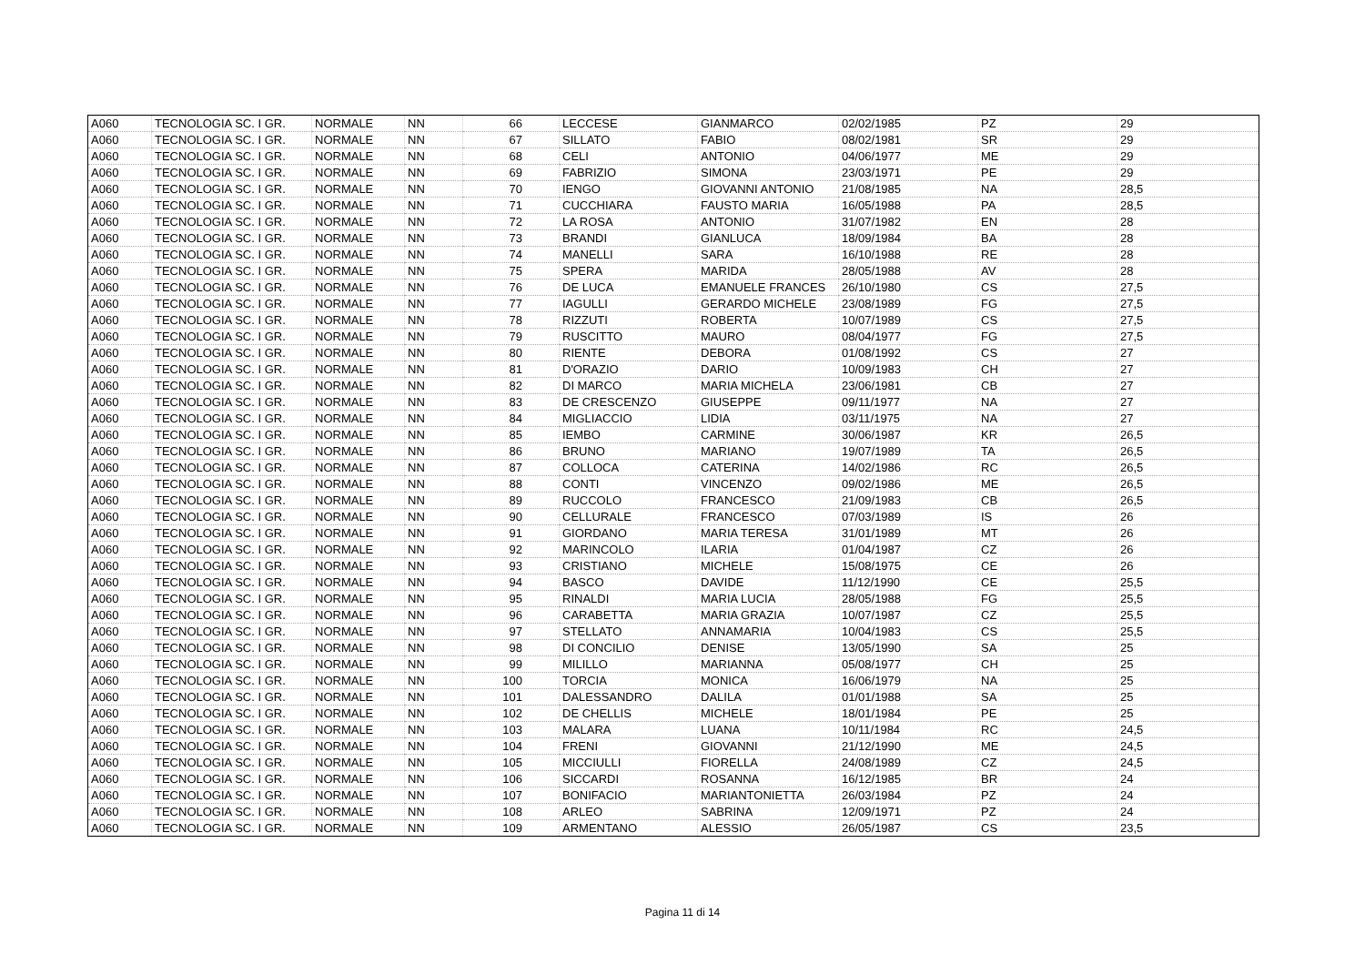| A060 | TECNOLOGIA SC. I GR. | NORMALE | NN | 66 | LECCESE | GIANMARCO | 02/02/1985 | PZ | 29 |
| A060 | TECNOLOGIA SC. I GR. | NORMALE | NN | 67 | SILLATO | FABIO | 08/02/1981 | SR | 29 |
| A060 | TECNOLOGIA SC. I GR. | NORMALE | NN | 68 | CELI | ANTONIO | 04/06/1977 | ME | 29 |
| A060 | TECNOLOGIA SC. I GR. | NORMALE | NN | 69 | FABRIZIO | SIMONA | 23/03/1971 | PE | 29 |
| A060 | TECNOLOGIA SC. I GR. | NORMALE | NN | 70 | IENGO | GIOVANNI ANTONIO | 21/08/1985 | NA | 28,5 |
| A060 | TECNOLOGIA SC. I GR. | NORMALE | NN | 71 | CUCCHIARA | FAUSTO MARIA | 16/05/1988 | PA | 28,5 |
| A060 | TECNOLOGIA SC. I GR. | NORMALE | NN | 72 | LA ROSA | ANTONIO | 31/07/1982 | EN | 28 |
| A060 | TECNOLOGIA SC. I GR. | NORMALE | NN | 73 | BRANDI | GIANLUCA | 18/09/1984 | BA | 28 |
| A060 | TECNOLOGIA SC. I GR. | NORMALE | NN | 74 | MANELLI | SARA | 16/10/1988 | RE | 28 |
| A060 | TECNOLOGIA SC. I GR. | NORMALE | NN | 75 | SPERA | MARIDA | 28/05/1988 | AV | 28 |
| A060 | TECNOLOGIA SC. I GR. | NORMALE | NN | 76 | DE LUCA | EMANUELE FRANCES | 26/10/1980 | CS | 27,5 |
| A060 | TECNOLOGIA SC. I GR. | NORMALE | NN | 77 | IAGULLI | GERARDO MICHELE | 23/08/1989 | FG | 27,5 |
| A060 | TECNOLOGIA SC. I GR. | NORMALE | NN | 78 | RIZZUTI | ROBERTA | 10/07/1989 | CS | 27,5 |
| A060 | TECNOLOGIA SC. I GR. | NORMALE | NN | 79 | RUSCITTO | MAURO | 08/04/1977 | FG | 27,5 |
| A060 | TECNOLOGIA SC. I GR. | NORMALE | NN | 80 | RIENTE | DEBORA | 01/08/1992 | CS | 27 |
| A060 | TECNOLOGIA SC. I GR. | NORMALE | NN | 81 | D'ORAZIO | DARIO | 10/09/1983 | CH | 27 |
| A060 | TECNOLOGIA SC. I GR. | NORMALE | NN | 82 | DI MARCO | MARIA MICHELA | 23/06/1981 | CB | 27 |
| A060 | TECNOLOGIA SC. I GR. | NORMALE | NN | 83 | DE CRESCENZO | GIUSEPPE | 09/11/1977 | NA | 27 |
| A060 | TECNOLOGIA SC. I GR. | NORMALE | NN | 84 | MIGLIACCIO | LIDIA | 03/11/1975 | NA | 27 |
| A060 | TECNOLOGIA SC. I GR. | NORMALE | NN | 85 | IEMBO | CARMINE | 30/06/1987 | KR | 26,5 |
| A060 | TECNOLOGIA SC. I GR. | NORMALE | NN | 86 | BRUNO | MARIANO | 19/07/1989 | TA | 26,5 |
| A060 | TECNOLOGIA SC. I GR. | NORMALE | NN | 87 | COLLOCA | CATERINA | 14/02/1986 | RC | 26,5 |
| A060 | TECNOLOGIA SC. I GR. | NORMALE | NN | 88 | CONTI | VINCENZO | 09/02/1986 | ME | 26,5 |
| A060 | TECNOLOGIA SC. I GR. | NORMALE | NN | 89 | RUCCOLO | FRANCESCO | 21/09/1983 | CB | 26,5 |
| A060 | TECNOLOGIA SC. I GR. | NORMALE | NN | 90 | CELLURALE | FRANCESCO | 07/03/1989 | IS | 26 |
| A060 | TECNOLOGIA SC. I GR. | NORMALE | NN | 91 | GIORDANO | MARIA TERESA | 31/01/1989 | MT | 26 |
| A060 | TECNOLOGIA SC. I GR. | NORMALE | NN | 92 | MARINCOLO | ILARIA | 01/04/1987 | CZ | 26 |
| A060 | TECNOLOGIA SC. I GR. | NORMALE | NN | 93 | CRISTIANO | MICHELE | 15/08/1975 | CE | 26 |
| A060 | TECNOLOGIA SC. I GR. | NORMALE | NN | 94 | BASCO | DAVIDE | 11/12/1990 | CE | 25,5 |
| A060 | TECNOLOGIA SC. I GR. | NORMALE | NN | 95 | RINALDI | MARIA LUCIA | 28/05/1988 | FG | 25,5 |
| A060 | TECNOLOGIA SC. I GR. | NORMALE | NN | 96 | CARABETTA | MARIA GRAZIA | 10/07/1987 | CZ | 25,5 |
| A060 | TECNOLOGIA SC. I GR. | NORMALE | NN | 97 | STELLATO | ANNAMARIA | 10/04/1983 | CS | 25,5 |
| A060 | TECNOLOGIA SC. I GR. | NORMALE | NN | 98 | DI CONCILIO | DENISE | 13/05/1990 | SA | 25 |
| A060 | TECNOLOGIA SC. I GR. | NORMALE | NN | 99 | MILILLO | MARIANNA | 05/08/1977 | CH | 25 |
| A060 | TECNOLOGIA SC. I GR. | NORMALE | NN | 100 | TORCIA | MONICA | 16/06/1979 | NA | 25 |
| A060 | TECNOLOGIA SC. I GR. | NORMALE | NN | 101 | DALESSANDRO | DALILA | 01/01/1988 | SA | 25 |
| A060 | TECNOLOGIA SC. I GR. | NORMALE | NN | 102 | DE CHELLIS | MICHELE | 18/01/1984 | PE | 25 |
| A060 | TECNOLOGIA SC. I GR. | NORMALE | NN | 103 | MALARA | LUANA | 10/11/1984 | RC | 24,5 |
| A060 | TECNOLOGIA SC. I GR. | NORMALE | NN | 104 | FRENI | GIOVANNI | 21/12/1990 | ME | 24,5 |
| A060 | TECNOLOGIA SC. I GR. | NORMALE | NN | 105 | MICCIULLI | FIORELLA | 24/08/1989 | CZ | 24,5 |
| A060 | TECNOLOGIA SC. I GR. | NORMALE | NN | 106 | SICCARDI | ROSANNA | 16/12/1985 | BR | 24 |
| A060 | TECNOLOGIA SC. I GR. | NORMALE | NN | 107 | BONIFACIO | MARIANTONIETTA | 26/03/1984 | PZ | 24 |
| A060 | TECNOLOGIA SC. I GR. | NORMALE | NN | 108 | ARLEO | SABRINA | 12/09/1971 | PZ | 24 |
| A060 | TECNOLOGIA SC. I GR. | NORMALE | NN | 109 | ARMENTANO | ALESSIO | 26/05/1987 | CS | 23,5 |
Pagina 11 di 14